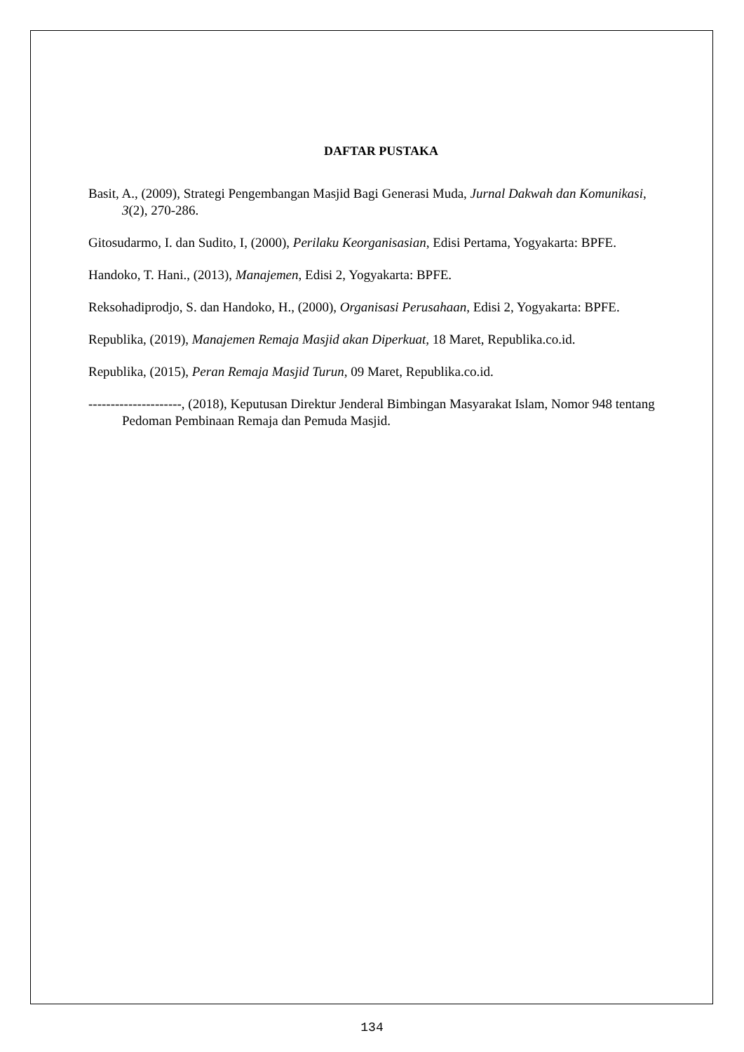DAFTAR PUSTAKA
Basit, A., (2009), Strategi Pengembangan Masjid Bagi Generasi Muda, Jurnal Dakwah dan Komunikasi, 3(2), 270-286.
Gitosudarmo, I. dan Sudito, I, (2000), Perilaku Keorganisasian, Edisi Pertama, Yogyakarta: BPFE.
Handoko, T. Hani., (2013), Manajemen, Edisi 2, Yogyakarta: BPFE.
Reksohadiprodjo, S. dan Handoko, H., (2000), Organisasi Perusahaan, Edisi 2, Yogyakarta: BPFE.
Republika, (2019), Manajemen Remaja Masjid akan Diperkuat, 18 Maret, Republika.co.id.
Republika, (2015), Peran Remaja Masjid Turun, 09 Maret, Republika.co.id.
---------------------, (2018), Keputusan Direktur Jenderal Bimbingan Masyarakat Islam, Nomor 948 tentang Pedoman Pembinaan Remaja dan Pemuda Masjid.
134